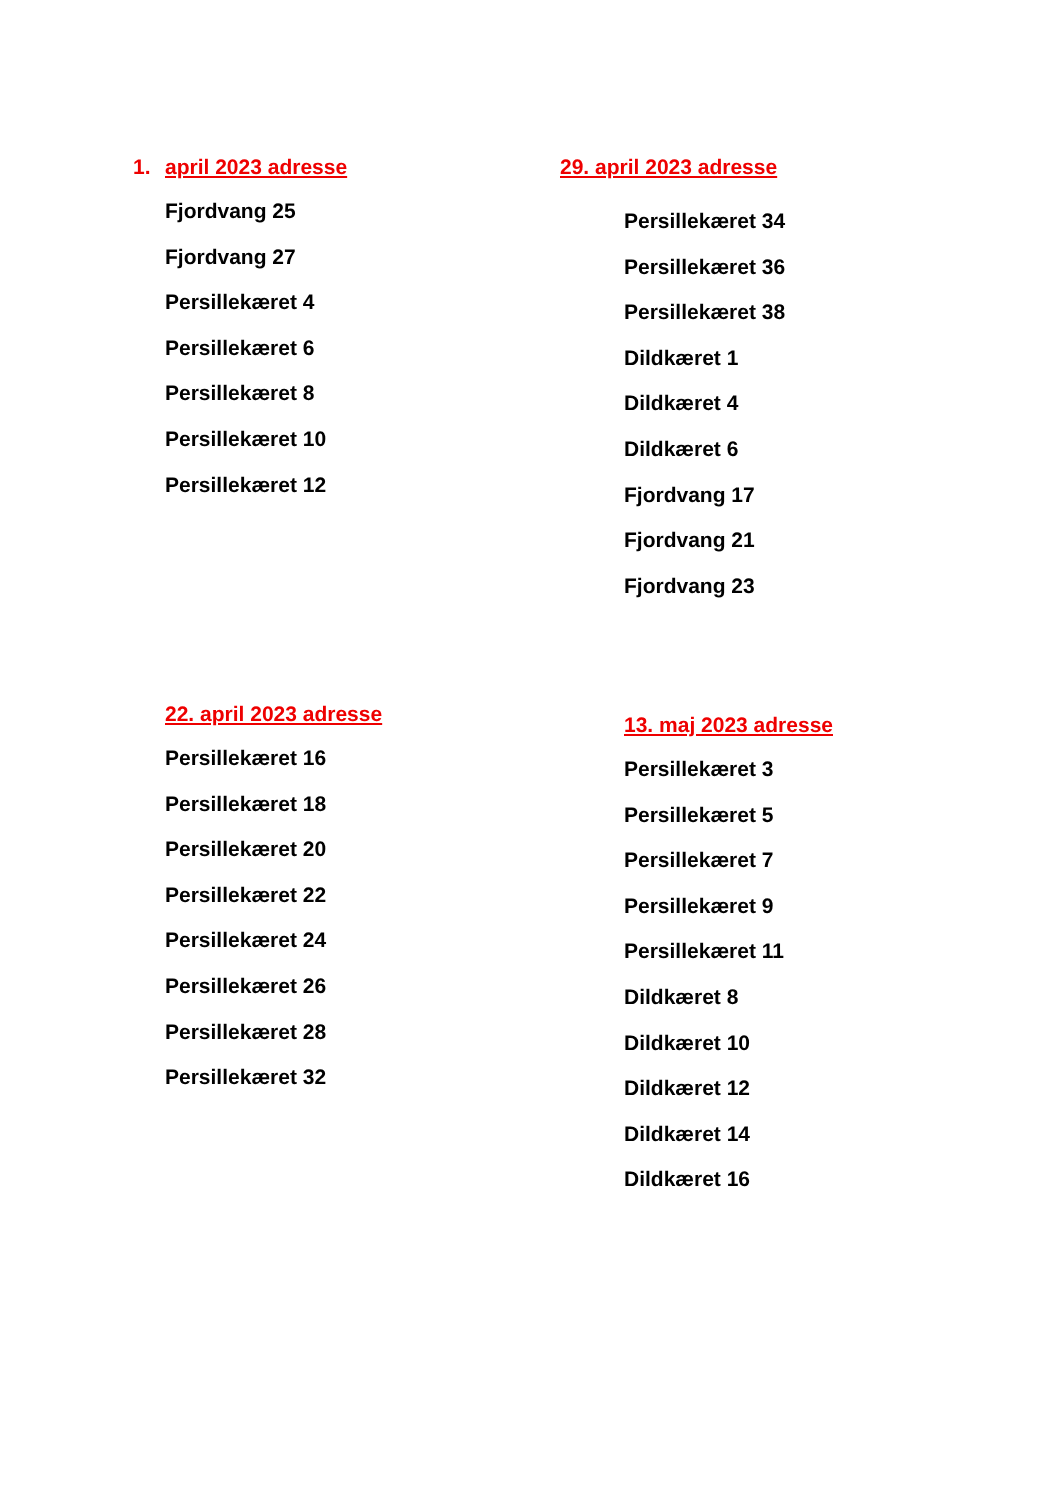1. april 2023 adresse
Fjordvang 25
Fjordvang 27
Persillekæret 4
Persillekæret 6
Persillekæret 8
Persillekæret 10
Persillekæret 12
29. april 2023 adresse
Persillekæret 34
Persillekæret 36
Persillekæret 38
Dildkæret 1
Dildkæret 4
Dildkæret 6
Fjordvang 17
Fjordvang 21
Fjordvang 23
22. april 2023 adresse
Persillekæret 16
Persillekæret 18
Persillekæret 20
Persillekæret 22
Persillekæret 24
Persillekæret 26
Persillekæret 28
Persillekæret 32
13. maj 2023 adresse
Persillekæret 3
Persillekæret 5
Persillekæret 7
Persillekæret 9
Persillekæret 11
Dildkæret 8
Dildkæret 10
Dildkæret 12
Dildkæret 14
Dildkæret 16